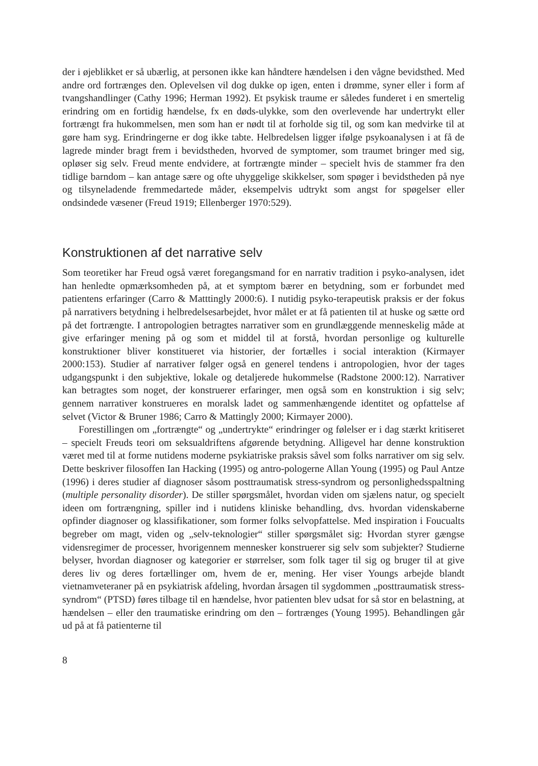der i øjeblikket er så ubærlig, at personen ikke kan håndtere hændelsen i den vågne bevidsthed. Med andre ord fortrænges den. Oplevelsen vil dog dukke op igen, enten i drømme, syner eller i form af tvangshandlinger (Cathy 1996; Herman 1992). Et psykisk traume er således funderet i en smertelig erindring om en fortidig hændelse, fx en døds-ulykke, som den overlevende har undertrykt eller fortrængt fra hukommelsen, men som han er nødt til at forholde sig til, og som kan medvirke til at gøre ham syg. Erindringerne er dog ikke tabte. Helbredelsen ligger ifølge psykoanalysen i at få de lagrede minder bragt frem i bevidstheden, hvorved de symptomer, som traumet bringer med sig, opløser sig selv. Freud mente endvidere, at fortrængte minder – specielt hvis de stammer fra den tidlige barndom – kan antage sære og ofte uhyggelige skikkelser, som spøger i bevidstheden på nye og tilsyneladende fremmedartede måder, eksempelvis udtrykt som angst for spøgelser eller ondsindede væsener (Freud 1919; Ellenberger 1970:529).
Konstruktionen af det narrative selv
Som teoretiker har Freud også været foregangsmand for en narrativ tradition i psyko-analysen, idet han henledte opmærksomheden på, at et symptom bærer en betydning, som er forbundet med patientens erfaringer (Carro & Matttingly 2000:6). I nutidig psyko-terapeutisk praksis er der fokus på narrativers betydning i helbredelsesarbejdet, hvor målet er at få patienten til at huske og sætte ord på det fortrængte. I antropologien betragtes narrativer som en grundlæggende menneskelig måde at give erfaringer mening på og som et middel til at forstå, hvordan personlige og kulturelle konstruktioner bliver konstitueret via historier, der fortælles i social interaktion (Kirmayer 2000:153). Studier af narrativer følger også en generel tendens i antropologien, hvor der tages udgangspunkt i den subjektive, lokale og detaljerede hukommelse (Radstone 2000:12). Narrativer kan betragtes som noget, der konstruerer erfaringer, men også som en konstruktion i sig selv; gennem narrativer konstrueres en moralsk ladet og sammenhængende identitet og opfattelse af selvet (Victor & Bruner 1986; Carro & Mattingly 2000; Kirmayer 2000).
Forestillingen om „fortrængte“ og „undertrykte“ erindringer og følelser er i dag stærkt kritiseret – specielt Freuds teori om seksualdriftens afgørende betydning. Alligevel har denne konstruktion været med til at forme nutidens moderne psykiatriske praksis såvel som folks narrativer om sig selv. Dette beskriver filosoffen Ian Hacking (1995) og antro-pologerne Allan Young (1995) og Paul Antze (1996) i deres studier af diagnoser såsom posttraumatisk stress-syndrom og personlighedsspaltning (multiple personality disorder). De stiller spørgsmålet, hvordan viden om sjælens natur, og specielt ideen om fortrængning, spiller ind i nutidens kliniske behandling, dvs. hvordan videnskaberne opfinder diagnoser og klassifikationer, som former folks selvopfattelse. Med inspiration i Foucualts begreber om magt, viden og „selv-teknologier“ stiller spørgsmålet sig: Hvordan styrer gængse vidensregimer de processer, hvorigennem mennesker konstruerer sig selv som subjekter? Studierne belyser, hvordan diagnoser og kategorier er størrelser, som folk tager til sig og bruger til at give deres liv og deres fortællinger om, hvem de er, mening. Her viser Youngs arbejde blandt vietnamveteraner på en psykiatrisk afdeling, hvordan årsagen til sygdommen „posttraumatisk stress-syndrom“ (PTSD) føres tilbage til en hændelse, hvor patienten blev udsat for så stor en belastning, at hændelsen – eller den traumatiske erindring om den – fortrænges (Young 1995). Behandlingen går ud på at få patienterne til
8